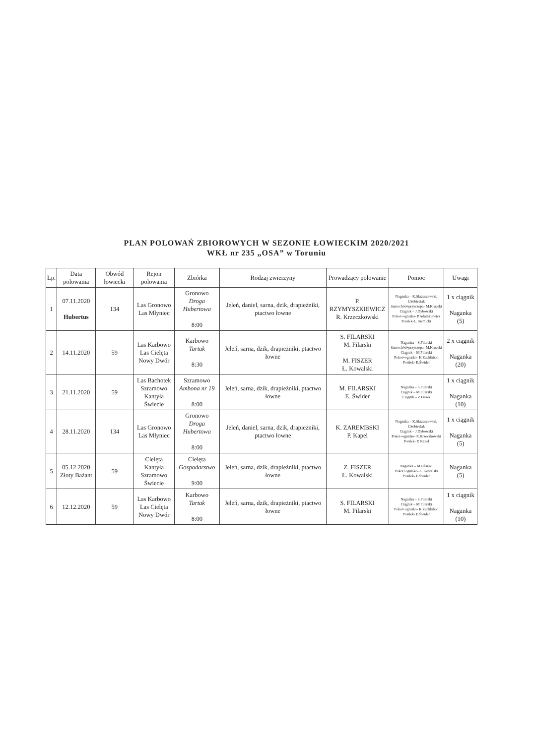PLAN POLOWAŃ ZBIOROWYCH W SEZONIE ŁOWIECKIM 2020/2021
WKŁ nr 235 „OSA” w Toruniu
| Lp. | Data polowania | Obwód łowiecki | Rejon polowania | Zbiórka | Rodzaj zwierzyny | Prowadzący polowanie | Pomoc | Uwagi |
| --- | --- | --- | --- | --- | --- | --- | --- | --- |
| 1 | 07.11.2020 Hubertus | 134 | Las Gronowo Las Młyniec | Gronowo Droga Hubertowa 8:00 | Jeleń, daniel, sarna, dzik, drapieżniki, ptactwo łowne | P. RZYMYSZKIEWICZ R. Krzeczkowski | Naganka – K.Skrzeszewski, J.Sobiesiak Samochód+przyczepa- M.Krupski Ciągnik – J.Dybowski Pokot+ognisko- P.Adamkiewicz Posiłek-L. Siemicki | 1 x ciągnik Naganka (5) |
| 2 | 14.11.2020 | 59 | Las Karbowo Las Cielęta Nowy Dwór | Karbowo Tartak 8:30 | Jeleń, sarna, dzik, drapieżniki, ptactwo łowne | S. FILARSKI M. Filarski M. FISZER Ł. Kowalski | Naganka – S.Filarski Samochód+przyczepa- M.Krupski Ciągnik – M.Filarski Pokot+ognisko- K.Zuchliński Posiłek- E.Świder | 2 x ciągnik Naganka (20) |
| 3 | 21.11.2020 | 59 | Las Bachotek Szramowo Kantyła Świecie | Szramowo Ambona nr 19 8:00 | Jeleń, sarna, dzik, drapieżniki, ptactwo łowne | M. FILARSKI E. Świder | Naganka – S.Filarski Ciągnik – M.Filarski Ciągnik – Z.Fiszer | 1 x ciągnik Naganka (10) |
| 4 | 28.11.2020 | 134 | Las Gronowo Las Młyniec | Gronowo Droga Hubertowa 8:00 | Jeleń, daniel, sarna, dzik, drapieżniki, ptactwo łowne | K. ZAREMBSKI P. Kapel | Naganka – K.Skrzeszewski, J.Sobiesiak Ciągnik – J.Dybowski Pokot+ognisko- R.Krzeczkowski Posiłek- P. Kapel | 1 x ciągnik Naganka (5) |
| 5 | 05.12.2020 Złoty Bażant | 59 | Cielęta Kantyła Szramowo Świecie | Cielęta Gospodarstwo 9:00 | Jeleń, sarna, dzik, drapieżniki, ptactwo łowne | Z. FISZER Ł. Kowalski | Naganka – M.Filarski Pokot+ognisko- Ł. Kowalski Posiłek- E.Świder | Naganka (5) |
| 6 | 12.12.2020 | 59 | Las Karbowo Las Cielęta Nowy Dwór | Karbowo Tartak 8:00 | Jeleń, sarna, dzik, drapieżniki, ptactwo łowne | S. FILARSKI M. Filarski | Naganka – S.Filarski Ciągnik – M.Filarski Pokot+ognisko- K.Zuchliński Posiłek- E.Świder | 1 x ciągnik Naganka (10) |